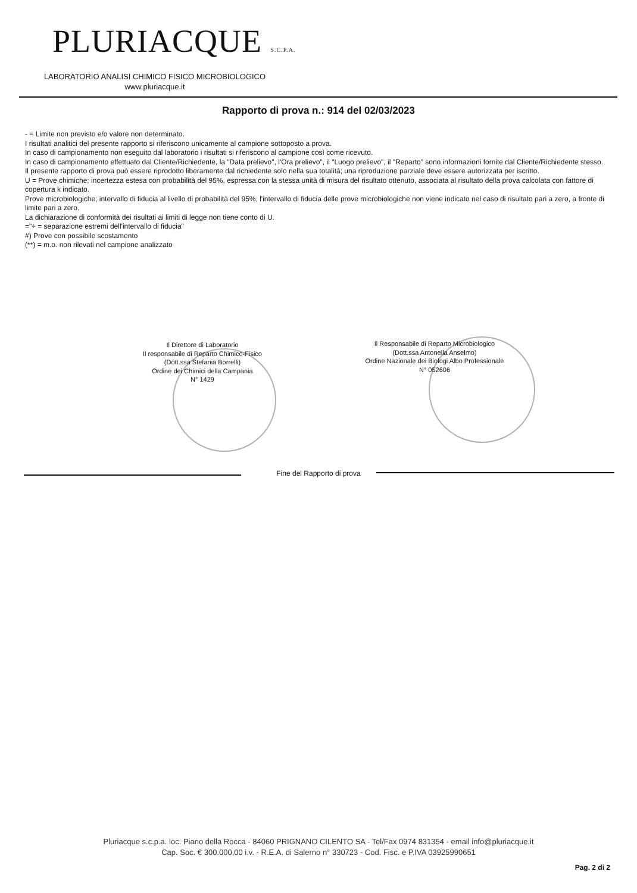PLURIACQUE S.C.P.A.
LABORATORIO ANALISI CHIMICO FISICO MICROBIOLOGICO
www.pluriacque.it
Rapporto di prova n.: 914 del 02/03/2023
- = Limite non previsto e/o valore non determinato.
I risultati analitici del presente rapporto si riferiscono unicamente al campione sottoposto a prova.
In caso di campionamento non eseguito dal laboratorio i risultati si riferiscono al campione così come ricevuto.
In caso di campionamento effettuato dal Cliente/Richiedente, la "Data prelievo", l'Ora prelievo", il "Luogo prelievo", il "Reparto" sono informazioni fornite dal Cliente/Richiedente stesso.
Il presente rapporto di prova può essere riprodotto liberamente dal richiedente solo nella sua totalità; una riproduzione parziale deve essere autorizzata per iscritto.
U = Prove chimiche; incertezza estesa con probabilità del 95%, espressa con la stessa unità di misura del risultato ottenuto, associata al risultato della prova calcolata con fattore di copertura k indicato.
Prove microbiologiche; intervallo di fiducia al livello di probabilità del 95%, l'intervallo di fiducia delle prove microbiologiche non viene indicato nel caso di risultato pari a zero, a fronte di limite pari a zero.
La dichiarazione di conformità dei risultati ai limiti di legge non tiene conto di U.
="÷ = separazione estremi dell'intervallo di fiducia"
#) Prove con possibile scostamento
(**) = m.o. non rilevati nel campione analizzato
Il Direttore di Laboratorio
Il responsabile di Reparto Chimico-Fisico
(Dott.ssa Stefania Borrelli)
Ordine dei Chimici della Campania
N° 1429
Il Responsabile di Reparto Microbiologico
(Dott.ssa Antonella Anselmo)
Ordine Nazionale dei Biologi Albo Professionale
N° 052606
Fine del Rapporto di prova
Pluriacque s.c.p.a. loc. Piano della Rocca - 84060 PRIGNANO CILENTO SA - Tel/Fax 0974 831354 - email info@pluriacque.it
Cap. Soc. € 300.000,00 i.v. - R.E.A. di Salerno n° 330723 - Cod. Fisc. e P.IVA 03925990651
Pag. 2 di 2